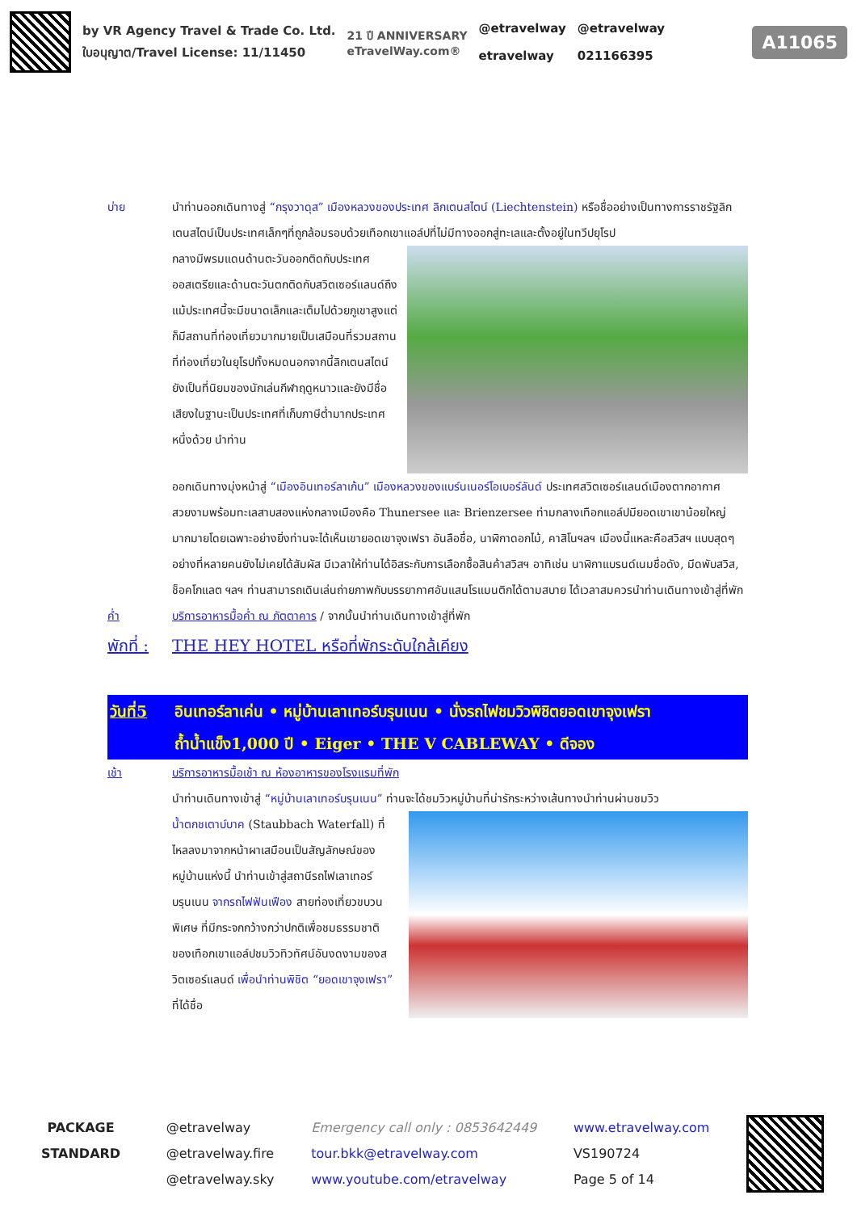by VR Agency Travel & Trade Co. Ltd.
ใบอนุญาต/Travel License: 11/11450
21 ปี ANNIVERSARY
eTravelWay.com®
@etravelway
etravelway
@etravelway
021166395
A11065
บ่าย นำท่านออกเดินทางสู่ “กรุงวาดุส” เมืองหลวงของประเทศ ลิกเตนสไตน์ (Liechtenstein) หรือชื่ออย่างเป็นทางการราชรัฐลิกเตนสไตน์เป็นประเทศเล็กๆที่ถูกล้อมรอบด้วยเทือกเขาแอล์ปที่ไม่มีทางออกสู่ทะเลและตั้งอยู่ในทวีปยุโรป
กลางมีพรมแดนด้านตะวันออกติดกับประเทศออสเตรียและด้านตะวันตกติดกับสวิตเซอร์แลนด์ถึงแม้ประเทศนี้จะมีขนาดเล็กและเต็มไปด้วยภูเขาสูงแต่ก็มีสถานที่ท่องเที่ยวมากมายเป็นเสมือนที่รวมสถานที่ท่องเที่ยวในยุโรปทั้งหมดนอกจากนี้ลิกเตนสไตน์ยังเป็นที่นิยมของนักเล่นกีฬาฤดูหนาวและยังมีชื่อเสียงในฐานะเป็นประเทศที่เก็บภาษีต่ำมากประเทศหนึ่งด้วย นำท่าน
ออกเดินทางมุ่งหน้าสู่ “เมืองอินเทอร์ลาเก้น” เมืองหลวงของแบร์นเนอร์โอเบอร์ลันด์ ประเทศสวิตเซอร์แลนด์เมืองตากอากาศสวยงามพร้อมทะเลสาบสองแห่งกลางเมืองคือ Thunersee และ Brienzersee ท่ามกลางเทือกแอล์ปมียอดเขาเขาน้อยใหญ่มากมายโดยเฉพาะอย่างยิ่งท่านจะได้เห็นเขายอดเขาจุงเฟรา อันลือชื่อ, นาฬิกาดอกไม้, คาสิโนฯลฯ เมืองนี้แหละคือสวิสฯ แบบสุดๆอย่างที่หลายคนยังไม่เคยได้สัมผัส มีเวลาให้ท่านได้อิสระกับการเลือกซื้อสินค้าสวิสฯ อาทิเช่น นาฬิกาแบรนด์เนมชื่อดัง, มีดพับสวิส, ช็อคโกแลต ฯลฯ ท่านสามารถเดินเล่นถ่ายภาพกับบรรยากาศอันแสนโรแมนติกได้ตามสบาย ได้เวลาสมควรนำท่านเดินทางเข้าสู่ที่พัก
ค่ำ บริการอาหารมื้อค่ำ ณ ภัตตาคาร / จากนั้นนำท่านเดินทางเข้าสู่ที่พัก
พักที่ :
THE HEY HOTEL หรือที่พักระดับใกล้เคียง
วันที่5 อินเทอร์ลาเค่น • หมู่บ้านเลาเทอร์บรุนเนน • นั่งรถไฟชมวิวพิชิตยอดเขาจุงเฟรา
ถ้ำน้ำแข็ง1,000 ปี • Eiger • THE V CABLEWAY • ดีจอง
เช้า บริการอาหารมื้อเช้า ณ ห้องอาหารของโรงแรมที่พัก
นำท่านเดินทางเข้าสู่ “หมู่บ้านเลาเทอร์บรุนเนน” ท่านจะได้ชมวิวหมู่บ้านที่น่ารักระหว่างเส้นทางนำท่านผ่านชมวิว
น้ำตกชเตาบ์บาค (Staubbach Waterfall) ที่ไหลลงมาจากหน้าผาเสมือนเป็นสัญลักษณ์ของหมู่บ้านแห่งนี้ นำท่านเข้าสู่สถานีรถไฟเลาเทอร์บรุนเนน จากรถไฟฟันเฟือง สายท่องเที่ยวขบวนพิเศษ ที่มีกระจกกว้างกว่าปกติเพื่อชมธรรมชาติของเทือกเขาแอล์ปชมวิวทิวทัศน์อันงดงามของสวิตเซอร์แลนด์ เพื่อนำท่านพิชิต “ยอดเขาจุงเฟรา” ที่ได้ชื่อ
PACKAGE
STANDARD
@etravelway
@etravelway.fire
@etravelway.sky
Emergency call only : 0853642449
tour.bkk@etravelway.com
www.youtube.com/etravelway
www.etravelway.com
VS190724
Page 5 of 14